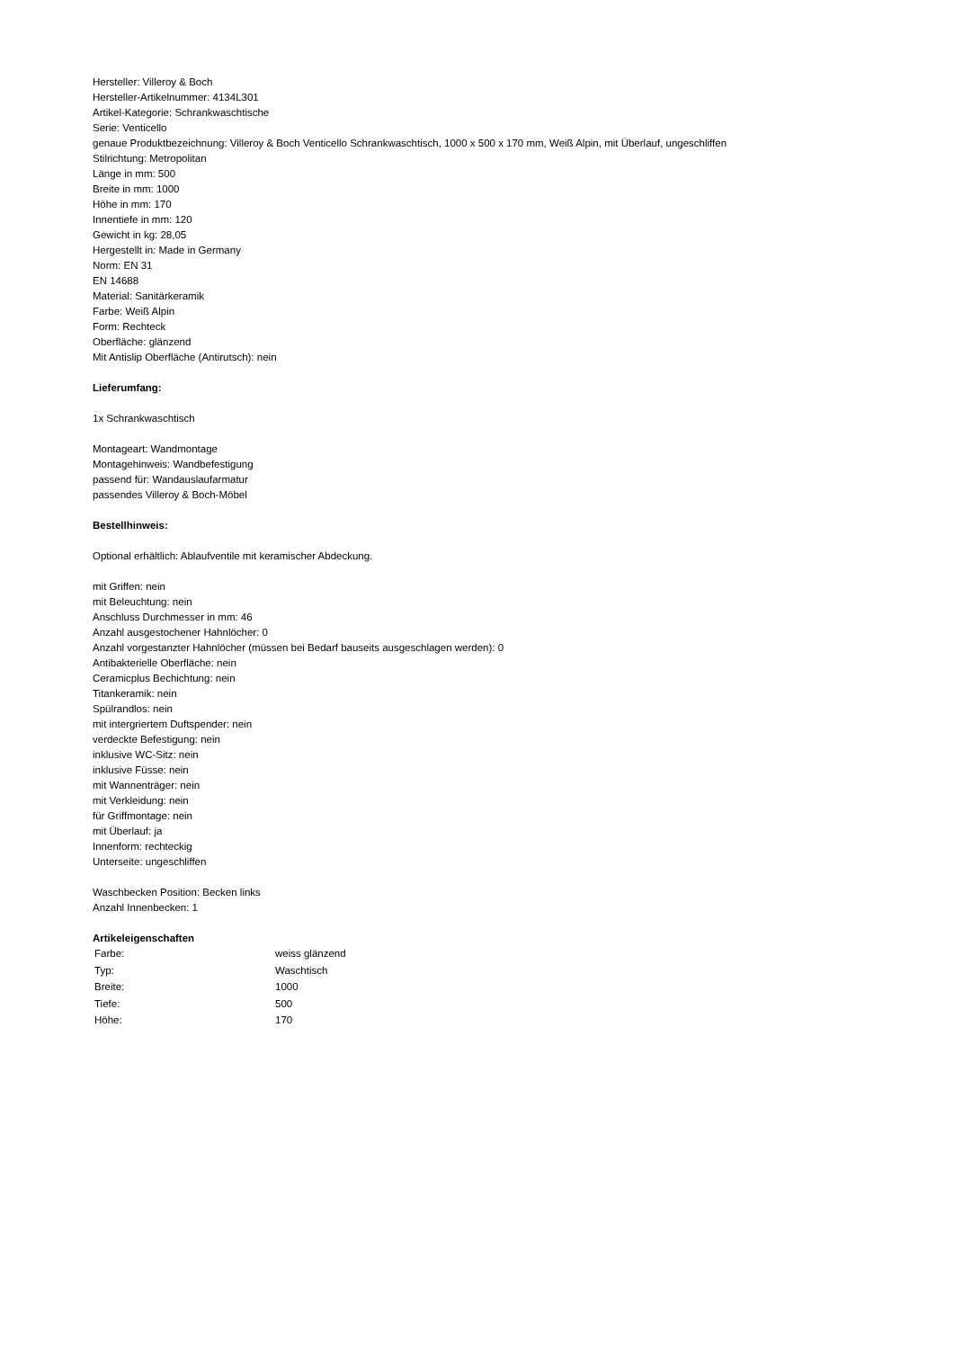Hersteller: Villeroy & Boch
Hersteller-Artikelnummer: 4134L301
Artikel-Kategorie: Schrankwaschtische
Serie: Venticello
genaue Produktbezeichnung: Villeroy & Boch Venticello Schrankwaschtisch, 1000 x 500 x 170 mm, Weiß Alpin, mit Überlauf, ungeschliffen
Stilrichtung: Metropolitan
Länge in mm: 500
Breite in mm: 1000
Höhe in mm: 170
Innentiefe in mm: 120
Gewicht in kg: 28,05
Hergestellt in: Made in Germany
Norm: EN 31
EN 14688
Material: Sanitärkeramik
Farbe: Weiß Alpin
Form: Rechteck
Oberfläche: glänzend
Mit Antislip Oberfläche (Antirutsch): nein
Lieferumfang:
1x Schrankwaschtisch
Montageart: Wandmontage
Montagehinweis: Wandbefestigung
passend für: Wandauslaufarmatur
passendes Villeroy & Boch-Möbel
Bestellhinweis:
Optional erhältlich: Ablaufventile mit keramischer Abdeckung.
mit Griffen: nein
mit Beleuchtung: nein
Anschluss Durchmesser in mm: 46
Anzahl ausgestochener Hahnlöcher: 0
Anzahl vorgestanzter Hahnlöcher (müssen bei Bedarf bauseits ausgeschlagen werden): 0
Antibakterielle Oberfläche: nein
Ceramicplus Bechichtung: nein
Titankeramik: nein
Spülrandlos: nein
mit intergriertem Duftspender: nein
verdeckte Befestigung: nein
inklusive WC-Sitz: nein
inklusive Füsse: nein
mit Wannenträger: nein
mit Verkleidung: nein
für Griffmontage: nein
mit Überlauf: ja
Innenform: rechteckig
Unterseite: ungeschliffen
Waschbecken Position: Becken links
Anzahl Innenbecken: 1
Artikeleigenschaften
| Farbe: | weiss glänzend |
| Typ: | Waschtisch |
| Breite: | 1000 |
| Tiefe: | 500 |
| Höhe: | 170 |